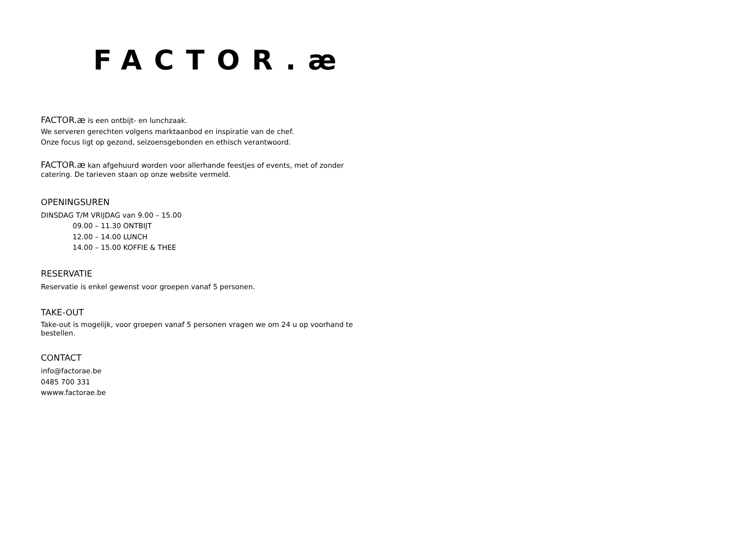FACTOR.æ
FACTOR.æ is een ontbijt- en lunchzaak.
We serveren gerechten volgens marktaanbod en inspiratie van de chef.
Onze focus ligt op gezond, seizoensgebonden en ethisch verantwoord.
FACTOR.æ kan afgehuurd worden voor allerhande feestjes of events, met of zonder catering. De tarieven staan op onze website vermeld.
OPENINGSUREN
DINSDAG T/M VRIJDAG van 9.00 – 15.00
09.00 – 11.30 ONTBIJT
12.00 – 14.00 LUNCH
14.00 – 15.00 KOFFIE & THEE
RESERVATIE
Reservatie is enkel gewenst voor groepen vanaf 5 personen.
TAKE-OUT
Take-out is mogelijk, voor groepen vanaf 5 personen vragen we om 24 u op voorhand te bestellen.
CONTACT
info@factorae.be
0485 700 331
wwww.factorae.be